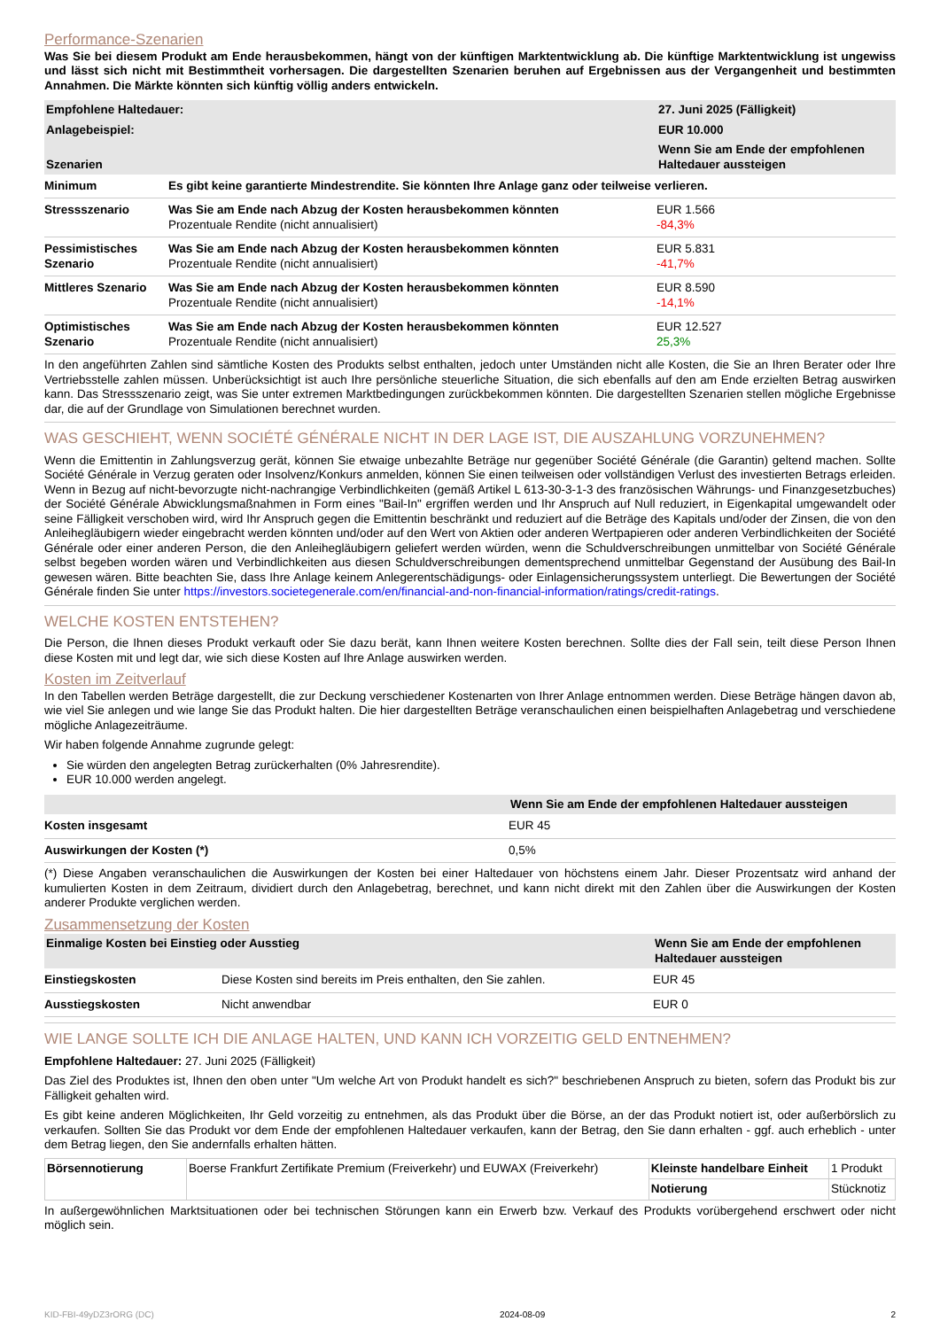Performance-Szenarien
Was Sie bei diesem Produkt am Ende herausbekommen, hängt von der künftigen Marktentwicklung ab. Die künftige Marktentwicklung ist ungewiss und lässt sich nicht mit Bestimmtheit vorhersagen. Die dargestellten Szenarien beruhen auf Ergebnissen aus der Vergangenheit und bestimmten Annahmen. Die Märkte könnten sich künftig völlig anders entwickeln.
| Empfohlene Haltedauer: | | 27. Juni 2025 (Fälligkeit) |
| --- | --- | --- |
| Anlagebeispiel: | | EUR 10.000 |
| Szenarien | | Wenn Sie am Ende der empfohlenen Haltedauer aussteigen |
| Minimum | Es gibt keine garantierte Mindestrendite. Sie könnten Ihre Anlage ganz oder teilweise verlieren. | |
| Stressszenario | Was Sie am Ende nach Abzug der Kosten herausbekommen könnten Prozentuale Rendite (nicht annualisiert) | EUR 1.566 -84,3% |
| Pessimistisches Szenario | Was Sie am Ende nach Abzug der Kosten herausbekommen könnten Prozentuale Rendite (nicht annualisiert) | EUR 5.831 -41,7% |
| Mittleres Szenario | Was Sie am Ende nach Abzug der Kosten herausbekommen könnten Prozentuale Rendite (nicht annualisiert) | EUR 8.590 -14,1% |
| Optimistisches Szenario | Was Sie am Ende nach Abzug der Kosten herausbekommen könnten Prozentuale Rendite (nicht annualisiert) | EUR 12.527 25,3% |
In den angeführten Zahlen sind sämtliche Kosten des Produkts selbst enthalten, jedoch unter Umständen nicht alle Kosten, die Sie an Ihren Berater oder Ihre Vertriebsstelle zahlen müssen. Unberücksichtigt ist auch Ihre persönliche steuerliche Situation, die sich ebenfalls auf den am Ende erzielten Betrag auswirken kann. Das Stressszenario zeigt, was Sie unter extremen Marktbedingungen zurückbekommen könnten. Die dargestellten Szenarien stellen mögliche Ergebnisse dar, die auf der Grundlage von Simulationen berechnet wurden.
WAS GESCHIEHT, WENN SOCIÉTÉ GÉNÉRALE NICHT IN DER LAGE IST, DIE AUSZAHLUNG VORZUNEHMEN?
Wenn die Emittentin in Zahlungsverzug gerät, können Sie etwaige unbezahlte Beträge nur gegenüber Société Générale (die Garantin) geltend machen. Sollte Société Générale in Verzug geraten oder Insolvenz/Konkurs anmelden, können Sie einen teilweisen oder vollständigen Verlust des investierten Betrags erleiden. Wenn in Bezug auf nicht-bevorzugte nicht-nachrangige Verbindlichkeiten (gemäß Artikel L 613-30-3-1-3 des französischen Währungs- und Finanzgesetzbuches) der Société Générale Abwicklungsmaßnahmen in Form eines "Bail-In" ergriffen werden und Ihr Anspruch auf Null reduziert, in Eigenkapital umgewandelt oder seine Fälligkeit verschoben wird, wird Ihr Anspruch gegen die Emittentin beschränkt und reduziert auf die Beträge des Kapitals und/oder der Zinsen, die von den Anleihegläubigern wieder eingebracht werden könnten und/oder auf den Wert von Aktien oder anderen Wertpapieren oder anderen Verbindlichkeiten der Société Générale oder einer anderen Person, die den Anleihegläubigern geliefert werden würden, wenn die Schuldverschreibungen unmittelbar von Société Générale selbst begeben worden wären und Verbindlichkeiten aus diesen Schuldverschreibungen dementsprechend unmittelbar Gegenstand der Ausübung des Bail-In gewesen wären. Bitte beachten Sie, dass Ihre Anlage keinem Anlegerentschädigungs- oder Einlagensicherungssystem unterliegt. Die Bewertungen der Société Générale finden Sie unter https://investors.societegenerale.com/en/financial-and-non-financial-information/ratings/credit-ratings.
WELCHE KOSTEN ENTSTEHEN?
Die Person, die Ihnen dieses Produkt verkauft oder Sie dazu berät, kann Ihnen weitere Kosten berechnen. Sollte dies der Fall sein, teilt diese Person Ihnen diese Kosten mit und legt dar, wie sich diese Kosten auf Ihre Anlage auswirken werden.
Kosten im Zeitverlauf
In den Tabellen werden Beträge dargestellt, die zur Deckung verschiedener Kostenarten von Ihrer Anlage entnommen werden. Diese Beträge hängen davon ab, wie viel Sie anlegen und wie lange Sie das Produkt halten. Die hier dargestellten Beträge veranschaulichen einen beispielhaften Anlagebetrag und verschiedene mögliche Anlagezeiträume.
Wir haben folgende Annahme zugrunde gelegt:
Sie würden den angelegten Betrag zurückerhalten (0% Jahresrendite).
EUR 10.000 werden angelegt.
| | Wenn Sie am Ende der empfohlenen Haltedauer aussteigen |
| --- | --- |
| Kosten insgesamt | EUR 45 |
| Auswirkungen der Kosten (*) | 0,5% |
(*) Diese Angaben veranschaulichen die Auswirkungen der Kosten bei einer Haltedauer von höchstens einem Jahr. Dieser Prozentsatz wird anhand der kumulierten Kosten in dem Zeitraum, dividiert durch den Anlagebetrag, berechnet, und kann nicht direkt mit den Zahlen über die Auswirkungen der Kosten anderer Produkte verglichen werden.
Zusammensetzung der Kosten
| Einmalige Kosten bei Einstieg oder Ausstieg | | Wenn Sie am Ende der empfohlenen Haltedauer aussteigen |
| --- | --- | --- |
| Einstiegskosten | Diese Kosten sind bereits im Preis enthalten, den Sie zahlen. | EUR 45 |
| Ausstiegskosten | Nicht anwendbar | EUR 0 |
WIE LANGE SOLLTE ICH DIE ANLAGE HALTEN, UND KANN ICH VORZEITIG GELD ENTNEHMEN?
Empfohlene Haltedauer: 27. Juni 2025 (Fälligkeit)
Das Ziel des Produktes ist, Ihnen den oben unter "Um welche Art von Produkt handelt es sich?" beschriebenen Anspruch zu bieten, sofern das Produkt bis zur Fälligkeit gehalten wird.
Es gibt keine anderen Möglichkeiten, Ihr Geld vorzeitig zu entnehmen, als das Produkt über die Börse, an der das Produkt notiert ist, oder außerbörslich zu verkaufen. Sollten Sie das Produkt vor dem Ende der empfohlenen Haltedauer verkaufen, kann der Betrag, den Sie dann erhalten - ggf. auch erheblich - unter dem Betrag liegen, den Sie andernfalls erhalten hätten.
| Börsennotierung | Boerse Frankfurt Zertifikate Premium (Freiverkehr) und EUWAX (Freiverkehr) | Kleinste handelbare Einheit | 1 Produkt |
| | | Notierung | Stücknotiz |
In außergewöhnlichen Marktsituationen oder bei technischen Störungen kann ein Erwerb bzw. Verkauf des Produkts vorübergehend erschwert oder nicht möglich sein.
KID-FBI-49yDZ3rORG (DC) 2024-08-09 2